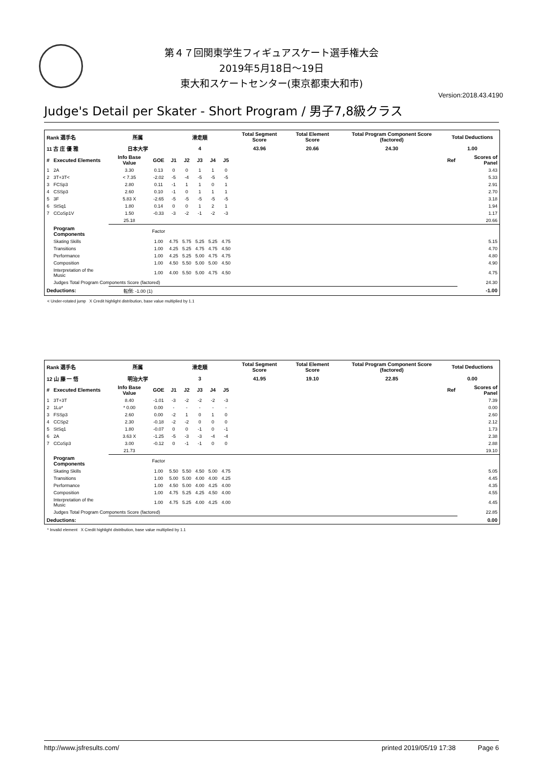第４７回関東学生フィギュアスケート選手権大会
2019年5月18日～19日
東大和スケートセンター(東京都東大和市)
Version:2018.43.4190
Judge's Detail per Skater - Short Program / 男子7,8級クラス
| Rank 選手名 | | 所属 | | 滑走順 | | | | | Total Segment Score | Total Element Score | Total Program Component Score (factored) | Total Deductions | |
| --- | --- | --- | --- | --- | --- | --- | --- | --- | --- | --- | --- | --- | --- |
| 11 古 庄 優 雅 | | 日本大学 | | 4 | | | | | 43.96 | 20.66 | 24.30 | 1.00 | |
| # | Executed Elements | Info Base Value | GOE | J1 | J2 | J3 | J4 | J5 | | | | Ref | Scores of Panel |
| 1 | 2A | 3.30 | 0.13 | 0 | 0 | 1 | 1 | 0 | | | | | 3.43 |
| 2 | 3T+3T< | < 7.35 | -2.02 | -5 | -4 | -5 | -5 | -5 | | | | | 5.33 |
| 3 | FCSp3 | 2.80 | 0.11 | -1 | 1 | 1 | 0 | 1 | | | | | 2.91 |
| 4 | CSSp3 | 2.60 | 0.10 | -1 | 0 | 1 | 1 | 1 | | | | | 2.70 |
| 5 | 3F | 5.83 X | -2.65 | -5 | -5 | -5 | -5 | -5 | | | | | 3.18 |
| 6 | StSq1 | 1.80 | 0.14 | 0 | 0 | 1 | 2 | 1 | | | | | 1.94 |
| 7 | CCoSp1V | 1.50 | -0.33 | -3 | -2 | -1 | -2 | -3 | | | | | 1.17 |
| | | 25.18 | | | | | | | | | | | 20.66 |
| | Program Components | | Factor | | | | | | | | | | |
| | Skating Skills | | 1.00 | 4.75 | 5.75 | 5.25 | 5.25 | 4.75 | | | | | 5.15 |
| | Transitions | | 1.00 | 4.25 | 5.25 | 4.75 | 4.75 | 4.50 | | | | | 4.70 |
| | Performance | | 1.00 | 4.25 | 5.25 | 5.00 | 4.75 | 4.75 | | | | | 4.80 |
| | Composition | | 1.00 | 4.50 | 5.50 | 5.00 | 5.00 | 4.50 | | | | | 4.90 |
| | Interpretation of the Music | | 1.00 | 4.00 | 5.50 | 5.00 | 4.75 | 4.50 | | | | | 4.75 |
| | Judges Total Program Components Score (factored) | | | | | | | | | | | | 24.30 |
| Deductions: | | 転倒: -1.00 (1) | | | | | | | | | | | -1.00 |
< Under-rotated jump X Credit highlight distribution, base value multiplied by 1.1
| Rank 選手名 | | 所属 | | 滑走順 | | | | | Total Segment Score | Total Element Score | Total Program Component Score (factored) | Total Deductions | |
| --- | --- | --- | --- | --- | --- | --- | --- | --- | --- | --- | --- | --- | --- |
| 12 山 藤 一 悟 | | 明治大学 | | 3 | | | | | 41.95 | 19.10 | 22.85 | 0.00 | |
| # | Executed Elements | Info Base Value | GOE | J1 | J2 | J3 | J4 | J5 | | | | Ref | Scores of Panel |
| 1 | 3T+3T | 8.40 | -1.01 | -3 | -2 | -2 | -2 | -3 | | | | | 7.39 |
| 2 | 1Lo* | * 0.00 | 0.00 | - | - | - | - | - | | | | | 0.00 |
| 3 | FSSp3 | 2.60 | 0.00 | -2 | 1 | 0 | 1 | 0 | | | | | 2.60 |
| 4 | CCSp2 | 2.30 | -0.18 | -2 | -2 | 0 | 0 | 0 | | | | | 2.12 |
| 5 | StSq1 | 1.80 | -0.07 | 0 | 0 | -1 | 0 | -1 | | | | | 1.73 |
| 6 | 2A | 3.63 X | -1.25 | -5 | -3 | -3 | -4 | -4 | | | | | 2.38 |
| 7 | CCoSp3 | 3.00 | -0.12 | 0 | -1 | -1 | 0 | 0 | | | | | 2.88 |
| | | 21.73 | | | | | | | | | | | 19.10 |
| | Program Components | | Factor | | | | | | | | | | |
| | Skating Skills | | 1.00 | 5.50 | 5.50 | 4.50 | 5.00 | 4.75 | | | | | 5.05 |
| | Transitions | | 1.00 | 5.00 | 5.00 | 4.00 | 4.00 | 4.25 | | | | | 4.45 |
| | Performance | | 1.00 | 4.50 | 5.00 | 4.00 | 4.25 | 4.00 | | | | | 4.35 |
| | Composition | | 1.00 | 4.75 | 5.25 | 4.25 | 4.50 | 4.00 | | | | | 4.55 |
| | Interpretation of the Music | | 1.00 | 4.75 | 5.25 | 4.00 | 4.25 | 4.00 | | | | | 4.45 |
| | Judges Total Program Components Score (factored) | | | | | | | | | | | | 22.85 |
| Deductions: | | | | | | | | | | | | | 0.00 |
* Invalid element X Credit highlight distribution, base value multiplied by 1.1
http://www.jsfresults.com/ printed 2019/05/19 17:38 Page 6